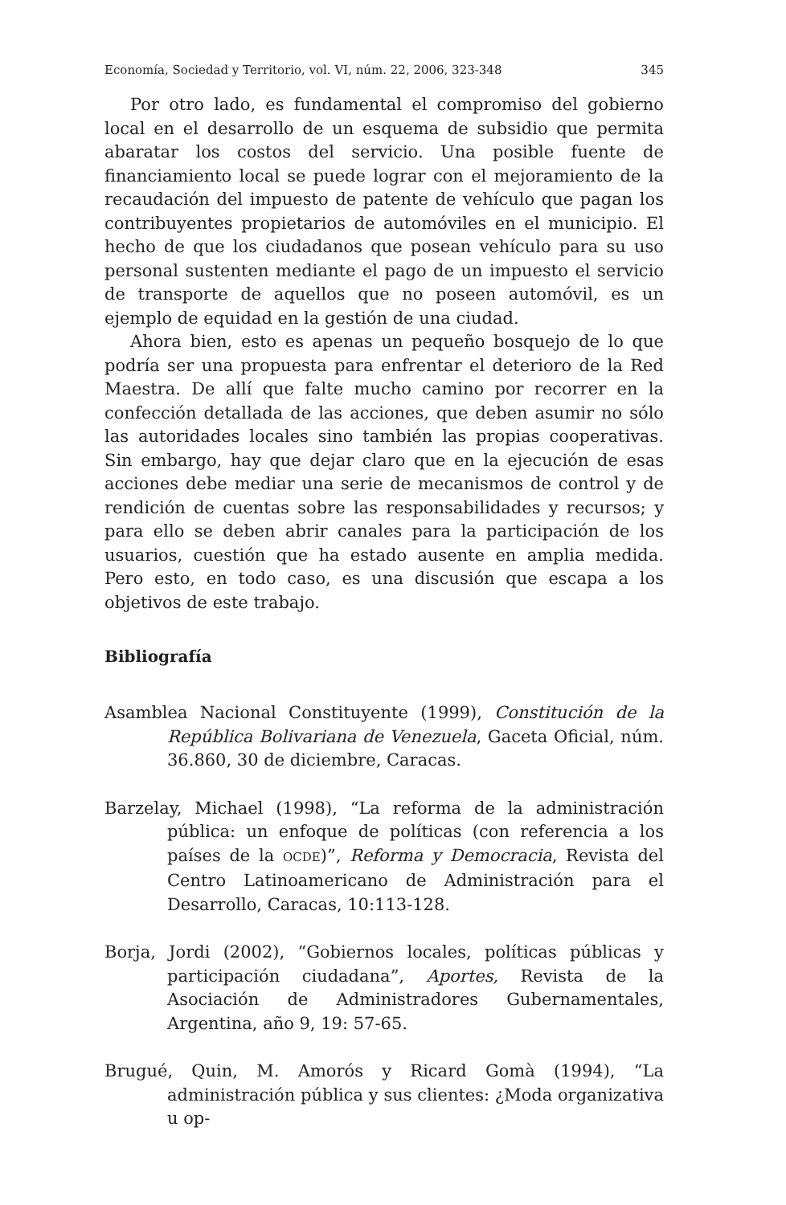Economía, Sociedad y Territorio, vol. VI, núm. 22, 2006, 323-348 345
Por otro lado, es fundamental el compromiso del gobierno local en el desarrollo de un esquema de subsidio que permita abaratar los costos del servicio. Una posible fuente de financiamiento local se puede lograr con el mejoramiento de la recaudación del impuesto de patente de vehículo que pagan los contribuyentes propietarios de automóviles en el municipio. El hecho de que los ciudadanos que posean vehículo para su uso personal sustenten mediante el pago de un impuesto el servicio de transporte de aquellos que no poseen automóvil, es un ejemplo de equidad en la gestión de una ciudad.
Ahora bien, esto es apenas un pequeño bosquejo de lo que podría ser una propuesta para enfrentar el deterioro de la Red Maestra. De allí que falte mucho camino por recorrer en la confección detallada de las acciones, que deben asumir no sólo las autoridades locales sino también las propias cooperativas. Sin embargo, hay que dejar claro que en la ejecución de esas acciones debe mediar una serie de mecanismos de control y de rendición de cuentas sobre las responsabilidades y recursos; y para ello se deben abrir canales para la participación de los usuarios, cuestión que ha estado ausente en amplia medida. Pero esto, en todo caso, es una discusión que escapa a los objetivos de este trabajo.
Bibliografía
Asamblea Nacional Constituyente (1999), Constitución de la República Bolivariana de Venezuela, Gaceta Oficial, núm. 36.860, 30 de diciembre, Caracas.
Barzelay, Michael (1998), “La reforma de la administración pública: un enfoque de políticas (con referencia a los países de la OCDE)”, Reforma y Democracia, Revista del Centro Latinoamericano de Administración para el Desarrollo, Caracas, 10:113-128.
Borja, Jordi (2002), “Gobiernos locales, políticas públicas y participación ciudadana”, Aportes, Revista de la Asociación de Administradores Gubernamentales, Argentina, año 9, 19: 57-65.
Brugué, Quin, M. Amorós y Ricard Gomà (1994), “La administración pública y sus clientes: ¿Moda organizativa u op-